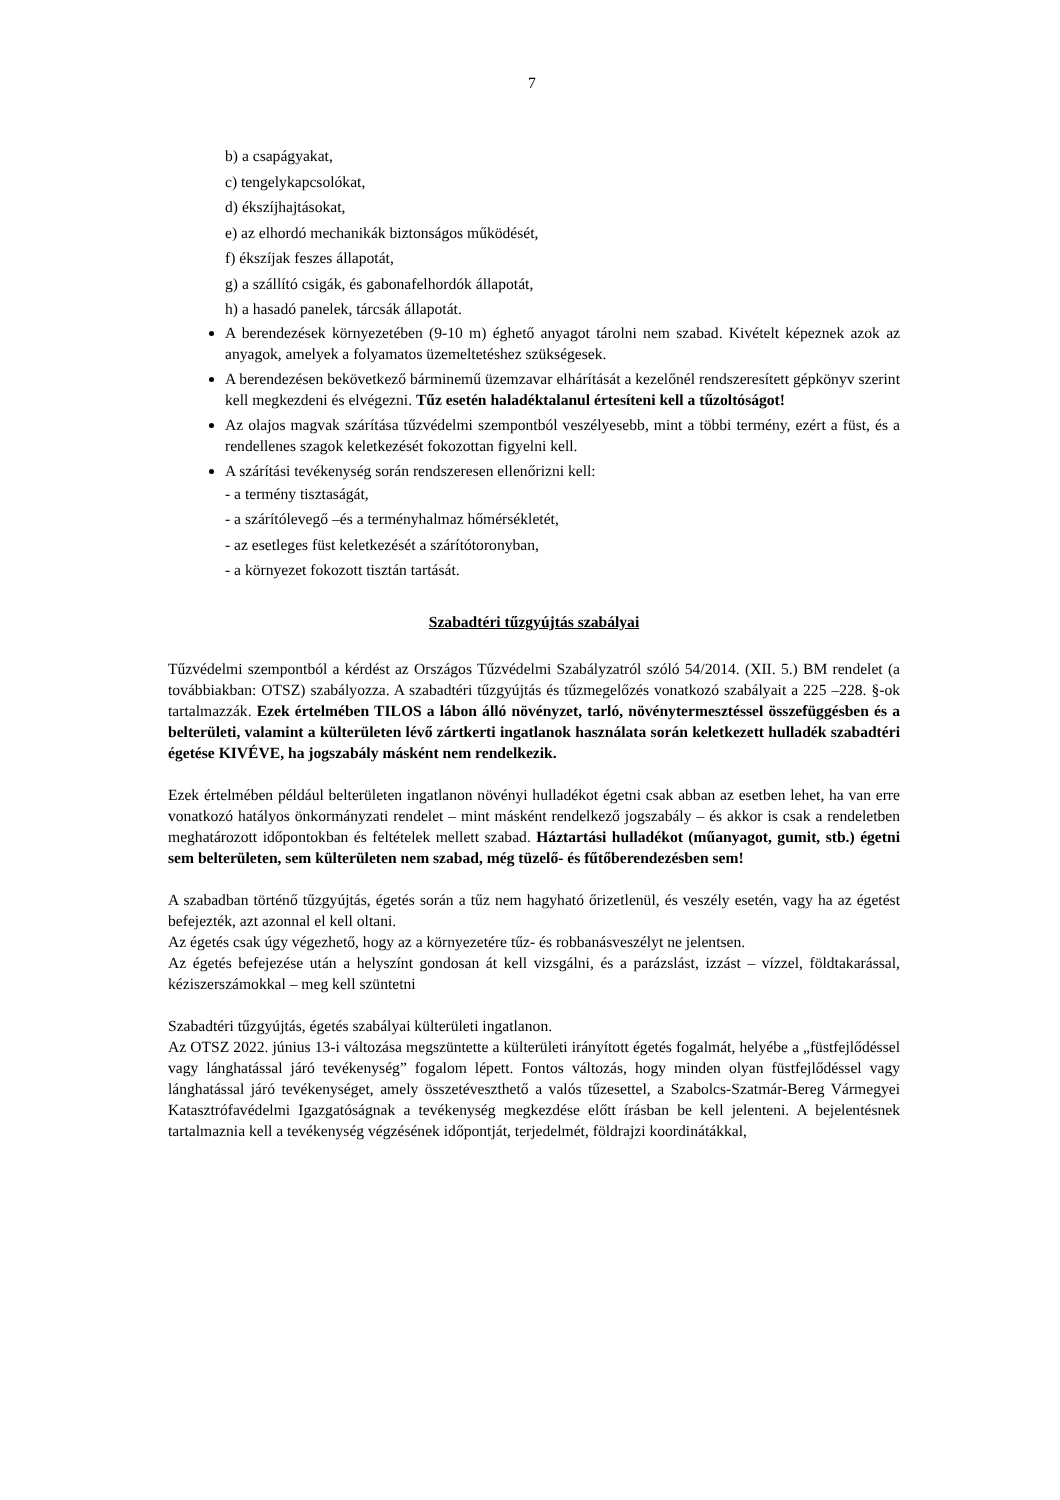7
b) a csapágyakat,
c) tengelykapcsolókat,
d) ékszíjhajtásokat,
e) az elhordó mechanikák biztonságos működését,
f) ékszíjak feszes állapotát,
g) a szállító csigák, és gabonafelhordók állapotát,
h) a hasadó panelek, tárcsák állapotát.
A berendezések környezetében (9-10 m) éghető anyagot tárolni nem szabad. Kivételt képeznek azok az anyagok, amelyek a folyamatos üzemeltetéshez szükségesek.
A berendezésen bekövetkező bárminemű üzemzavar elhárítását a kezelőnél rendszeresített gépkönyv szerint kell megkezdeni és elvégezni. Tűz esetén haladéktalanul értesíteni kell a tűzoltóságot!
Az olajos magvak szárítása tűzvédelmi szempontból veszélyesebb, mint a többi termény, ezért a füst, és a rendellenes szagok keletkezését fokozottan figyelni kell.
A szárítási tevékenység során rendszeresen ellenőrizni kell:
- a termény tisztaságát,
- a szárítólevegő –és a terményhalmaz hőmérsékletét,
- az esetleges füst keletkezését a szárítótoronyban,
- a környezet fokozott tisztán tartását.
Szabadtéri tűzgyújtás szabályai
Tűzvédelmi szempontból a kérdést az Országos Tűzvédelmi Szabályzatról szóló 54/2014. (XII. 5.) BM rendelet (a továbbiakban: OTSZ) szabályozza. A szabadtéri tűzgyújtás és tűzmegelőzés vonatkozó szabályait a 225 –228. §-ok tartalmazzák. Ezek értelmében TILOS a lábon álló növényzet, tarló, növénytermesztéssel összefüggésben és a belterületi, valamint a külterületen lévő zártkerti ingatlanok használata során keletkezett hulladék szabadtéri égetése KIVÉVE, ha jogszabály másként nem rendelkezik.
Ezek értelmében például belterületen ingatlanon növényi hulladékot égetni csak abban az esetben lehet, ha van erre vonatkozó hatályos önkormányzati rendelet – mint másként rendelkező jogszabály – és akkor is csak a rendeletben meghatározott időpontokban és feltételek mellett szabad. Háztartási hulladékot (műanyagot, gumit, stb.) égetni sem belterületen, sem külterületen nem szabad, még tüzelő- és fűtőberendezésben sem!
A szabadban történő tűzgyújtás, égetés során a tűz nem hagyható őrizetlenül, és veszély esetén, vagy ha az égetést befejezték, azt azonnal el kell oltani.
Az égetés csak úgy végezhető, hogy az a környezetére tűz- és robbanásveszélyt ne jelentsen.
Az égetés befejezése után a helyszínt gondosan át kell vizsgálni, és a parázslást, izzást – vízzel, földtakarással, kéziszerszámokkal – meg kell szüntetni
Szabadtéri tűzgyújtás, égetés szabályai külterületi ingatlanon.
Az OTSZ 2022. június 13-i változása megszüntette a külterületi irányított égetés fogalmát, helyébe a „füstfejlődéssel vagy lánghatással járó tevékenység” fogalom lépett. Fontos változás, hogy minden olyan füstfejlődéssel vagy lánghatással járó tevékenységet, amely összetéveszthető a valós tűzesettel, a Szabolcs-Szatmár-Bereg Vármegyei Katasztrófavédelmi Igazgatóságnak a tevékenység megkezdése előtt írásban be kell jelenteni. A bejelentésnek tartalmaznia kell a tevékenység végzésének időpontját, terjedelmét, földrajzi koordinátákkal,